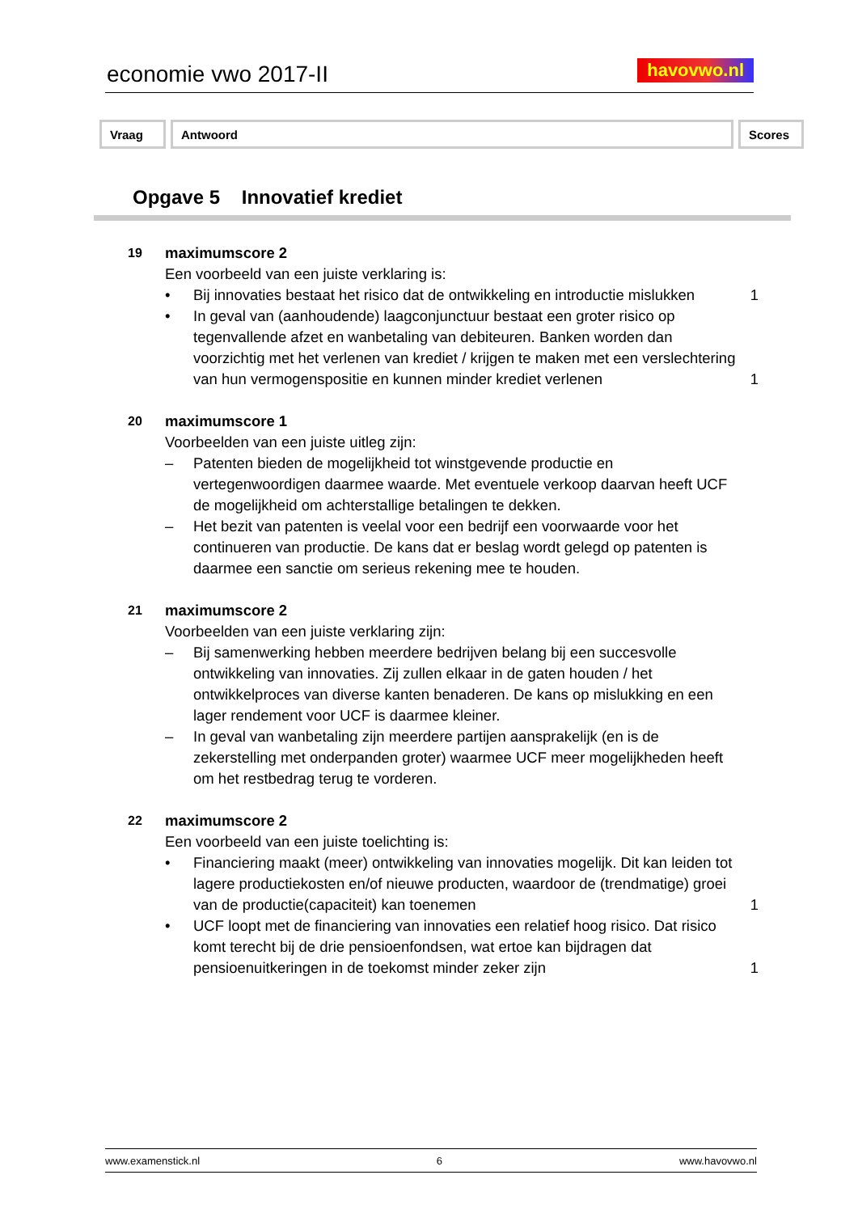economie vwo 2017-II havovwo.nl
| Vraag | Antwoord | Scores |
| --- | --- | --- |
Opgave 5 Innovatief krediet
19
maximumscore 2
Een voorbeeld van een juiste verklaring is:
• Bij innovaties bestaat het risico dat de ontwikkeling en introductie mislukken
1
• In geval van (aanhoudende) laagconjunctuur bestaat een groter risico op tegenvallende afzet en wanbetaling van debiteuren. Banken worden dan voorzichtig met het verlenen van krediet / krijgen te maken met een verslechtering van hun vermogenspositie en kunnen minder krediet verlenen
1
20
maximumscore 1
Voorbeelden van een juiste uitleg zijn:
– Patenten bieden de mogelijkheid tot winstgevende productie en vertegenwoordigen daarmee waarde. Met eventuele verkoop daarvan heeft UCF de mogelijkheid om achterstallige betalingen te dekken.
– Het bezit van patenten is veelal voor een bedrijf een voorwaarde voor het continueren van productie. De kans dat er beslag wordt gelegd op patenten is daarmee een sanctie om serieus rekening mee te houden.
21
maximumscore 2
Voorbeelden van een juiste verklaring zijn:
– Bij samenwerking hebben meerdere bedrijven belang bij een succesvolle ontwikkeling van innovaties. Zij zullen elkaar in de gaten houden / het ontwikkelproces van diverse kanten benaderen. De kans op mislukking en een lager rendement voor UCF is daarmee kleiner.
– In geval van wanbetaling zijn meerdere partijen aansprakelijk (en is de zekerstelling met onderpanden groter) waarmee UCF meer mogelijkheden heeft om het restbedrag terug te vorderen.
22
maximumscore 2
Een voorbeeld van een juiste toelichting is:
• Financiering maakt (meer) ontwikkeling van innovaties mogelijk. Dit kan leiden tot lagere productiekosten en/of nieuwe producten, waardoor de (trendmatige) groei van de productie(capaciteit) kan toenemen
1
• UCF loopt met de financiering van innovaties een relatief hoog risico. Dat risico komt terecht bij de drie pensioenfondsen, wat ertoe kan bijdragen dat pensioenuitkeringen in de toekomst minder zeker zijn
1
www.examenstick.nl 6 www.havovwo.nl